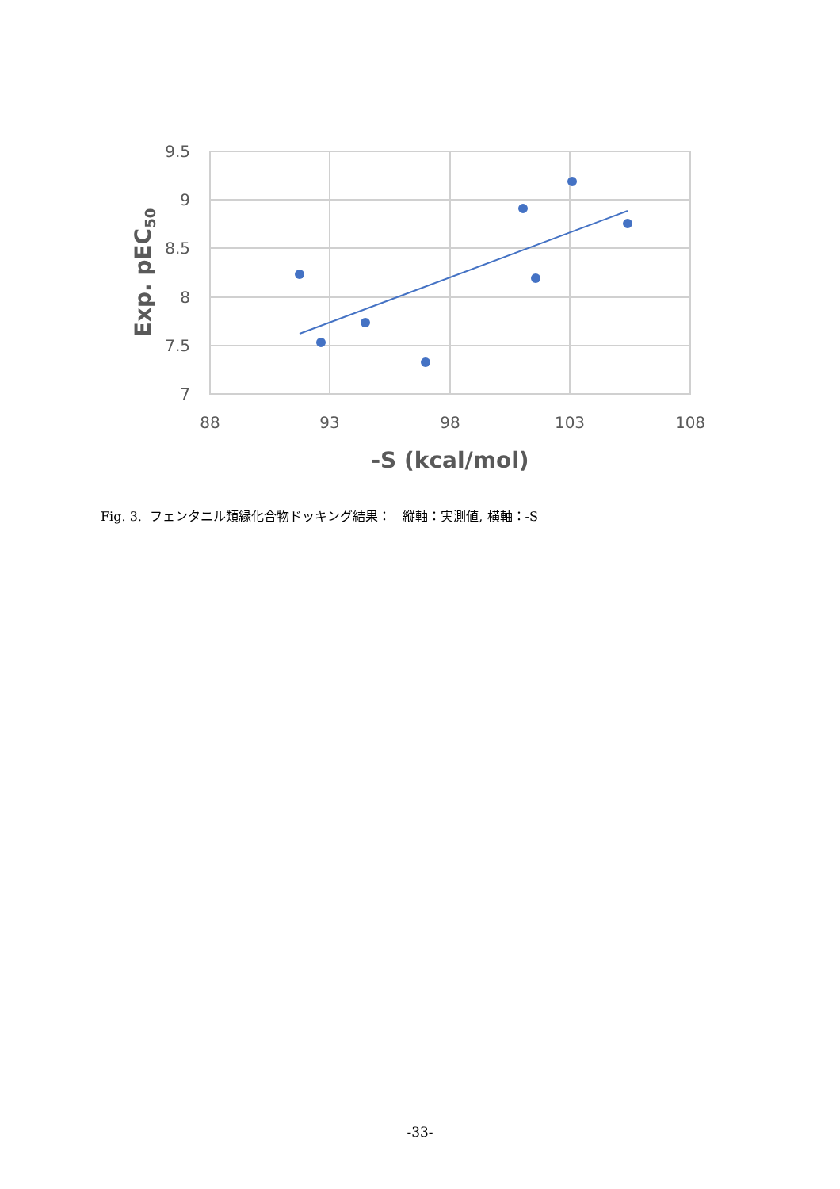9.5
9
8.5
8
7.5
7
88
93
98
103
108
-S (kcal/mol)
Exp. pEC50
Fig. 3. フェンタニル類縁化合物ドッキング結果： 縦軸：実測値, 横軸：-S
-33-